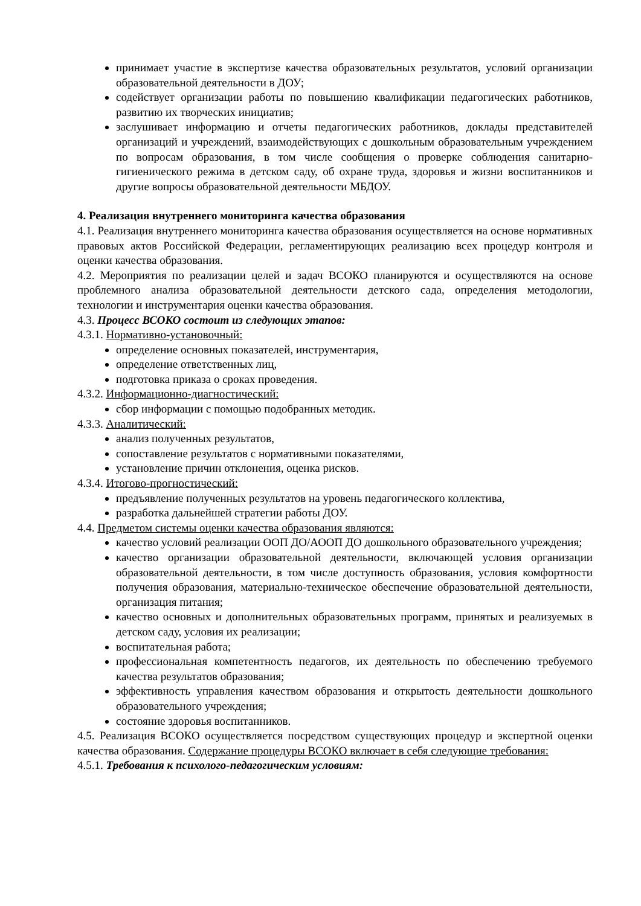принимает участие в экспертизе качества образовательных результатов, условий организации образовательной деятельности в ДОУ;
содействует организации работы по повышению квалификации педагогических работников, развитию их творческих инициатив;
заслушивает информацию и отчеты педагогических работников, доклады представителей организаций и учреждений, взаимодействующих с дошкольным образовательным учреждением по вопросам образования, в том числе сообщения о проверке соблюдения санитарно-гигиенического режима в детском саду, об охране труда, здоровья и жизни воспитанников и другие вопросы образовательной деятельности МБДОУ.
4. Реализация внутреннего мониторинга качества образования
4.1. Реализация внутреннего мониторинга качества образования осуществляется на основе нормативных правовых актов Российской Федерации, регламентирующих реализацию всех процедур контроля и оценки качества образования.
4.2. Мероприятия по реализации целей и задач ВСОКО планируются и осуществляются на основе проблемного анализа образовательной деятельности детского сада, определения методологии, технологии и инструментария оценки качества образования.
4.3. Процесс ВСОКО состоит из следующих этапов:
4.3.1. Нормативно-установочный:
определение основных показателей, инструментария,
определение ответственных лиц,
подготовка приказа о сроках проведения.
4.3.2. Информационно-диагностический:
сбор информации с помощью подобранных методик.
4.3.3. Аналитический:
анализ полученных результатов,
сопоставление результатов с нормативными показателями,
установление причин отклонения, оценка рисков.
4.3.4. Итогово-прогностический:
предъявление полученных результатов на уровень педагогического коллектива,
разработка дальнейшей стратегии работы ДОУ.
4.4. Предметом системы оценки качества образования являются:
качество условий реализации ООП ДО/АООП ДО дошкольного образовательного учреждения;
качество организации образовательной деятельности, включающей условия организации образовательной деятельности, в том числе доступность образования, условия комфортности получения образования, материально-техническое обеспечение образовательной деятельности, организация питания;
качество основных и дополнительных образовательных программ, принятых и реализуемых в детском саду, условия их реализации;
воспитательная работа;
профессиональная компетентность педагогов, их деятельность по обеспечению требуемого качества результатов образования;
эффективность управления качеством образования и открытость деятельности дошкольного образовательного учреждения;
состояние здоровья воспитанников.
4.5. Реализация ВСОКО осуществляется посредством существующих процедур и экспертной оценки качества образования. Содержание процедуры ВСОКО включает в себя следующие требования:
4.5.1. Требования к психолого-педагогическим условиям: